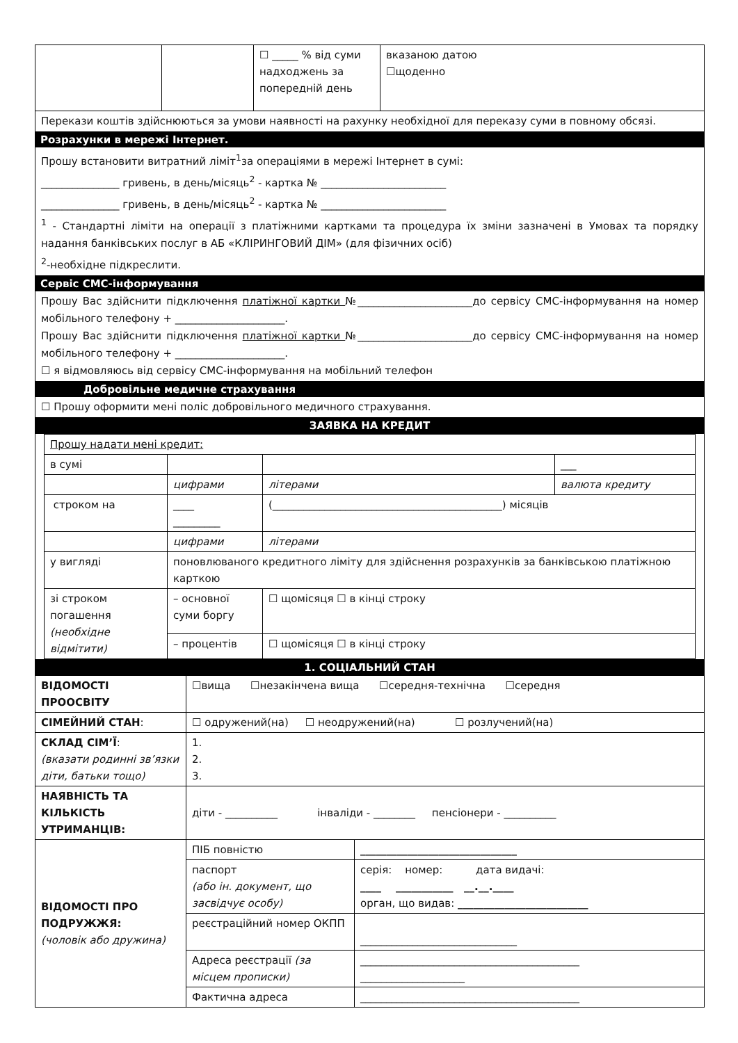| | | ☐ _____ % від суми надходжень за попередній день | вказаною датою ☐щоденно |
Перекази коштів здійснюються за умови наявності на рахунку необхідної для переказу суми в повному обсязі.
Розрахунки в мережі Інтернет.
Прошу встановити витратний ліміт<sup>1</sup>за операціями в мережі Інтернет в сумі:
_______________ гривень, в день/місяць<sup>2</sup> - картка № ________________________
_______________ гривень, в день/місяць<sup>2</sup> - картка № ________________________
<sup>1</sup> - Стандартні ліміти на операції з платіжними картками та процедура їх зміни зазначені в Умовах та порядку надання банківських послуг в АБ «КЛІРИНГОВИЙ ДІМ» (для фізичних осіб)
<sup>2</sup>-необхідне підкреслити.
Сервіс СМС-інформування
Прошу Вас здійснити підключення платіжної картки №______________________до сервісу СМС-інформування на номер мобільного телефону + _____________________.
Прошу Вас здійснити підключення платіжної картки №______________________до сервісу СМС-інформування на номер мобільного телефону + _____________________.
☐ я відмовляюсь від сервісу СМС-інформування на мобільний телефон
Добровільне медичне страхування
☐ Прошу оформити мені поліс добровільного медичного страхування.
ЗАЯВКА НА КРЕДИТ
| Прошу надати мені кредит: | | | |
| в сумі | | | ___ |
| | цифрами | літерами | валюта кредиту |
| строком на | ____ _________ | (____________________________________________) місяців | |
| | цифрами | літерами | |
| у вигляді | поновлюваного кредитного ліміту для здійснення розрахунків за банківською платіжною карткою | | |
| зі строком погашення (необхідне відмітити) | – основної суми боргу | ☐ щомісяця ☐ в кінці строку | |
| | – процентів | ☐ щомісяця ☐ в кінці строку | |
1. СОЦІАЛЬНИЙ СТАН
| ВІДОМОСТІ ПРООСВІТУ | ☐вища ☐незакінчена вища ☐середня-технічна ☐середня | |
| СІМЕЙНИЙ СТАН : | ☐ одружений(на) ☐ неодружений(на) ☐ розлучений(на) | |
| СКЛАД СІМ’Ї : (вказати родинні зв’язки діти, батьки тощо) | 1. 2. 3. | |
| НАЯВНІСТЬ ТА КІЛЬКІСТЬ УТРИМАНЦІВ: | діти - __________ інваліди - ________ пенсіонери - __________ | |
| ВІДОМОСТІ ПРО ПОДРУЖЖЯ: (чоловік або дружина) | ПІБ повністю | ______________________________ |
| | паспорт (або ін. документ, що засвідчує особу) | серія: номер: дата видачі: ____ ___________ __.__.____ орган, що видав: _________________________ |
| | реєстраційний номер ОКПП | ______________________________ |
| | Адреса реєстрації (за місцем прописки) | __________________________________________ ____________________ |
| | Фактична адреса | __________________________________________ |